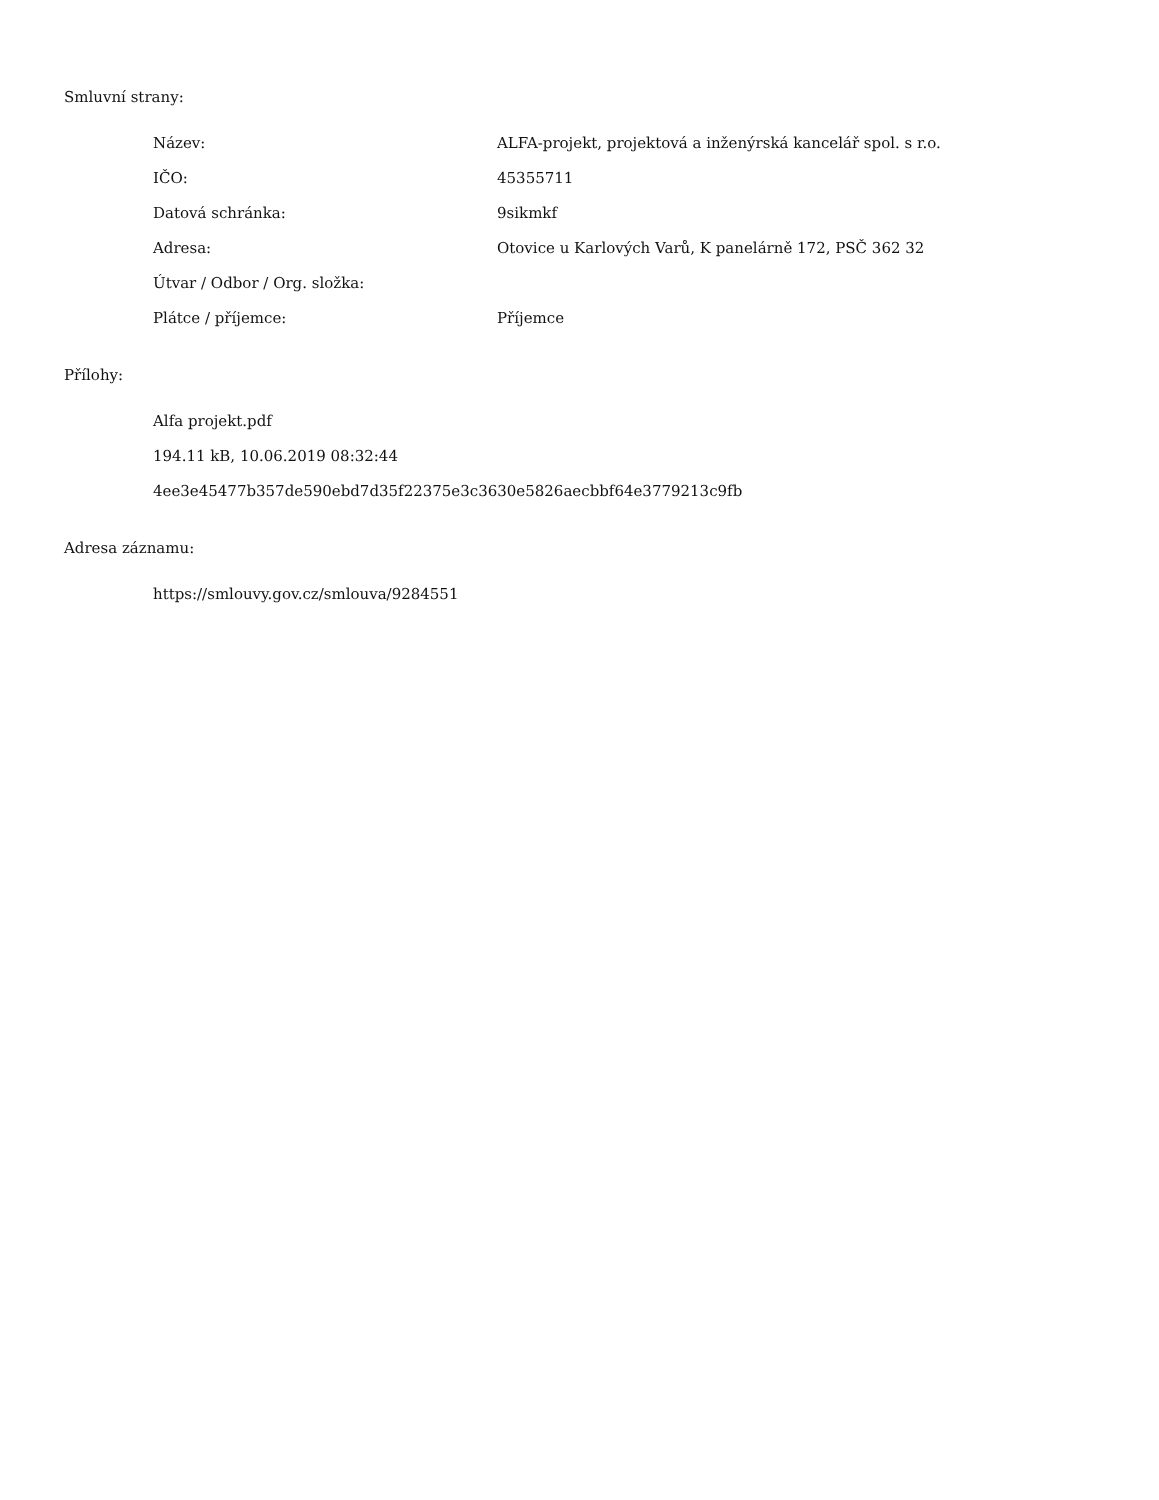Smluvní strany:
| Název: | ALFA-projekt, projektová a inženýrská kancelář spol. s r.o. |
| IČO: | 45355711 |
| Datová schránka: | 9sikmkf |
| Adresa: | Otovice u Karlových Varů, K panelárně 172, PSČ 362 32 |
| Útvar / Odbor / Org. složka: | |
| Plátce / příjemce: | Příjemce |
Přílohy:
Alfa projekt.pdf
194.11 kB, 10.06.2019 08:32:44
4ee3e45477b357de590ebd7d35f22375e3c3630e5826aecbbf64e3779213c9fb
Adresa záznamu:
https://smlouvy.gov.cz/smlouva/9284551